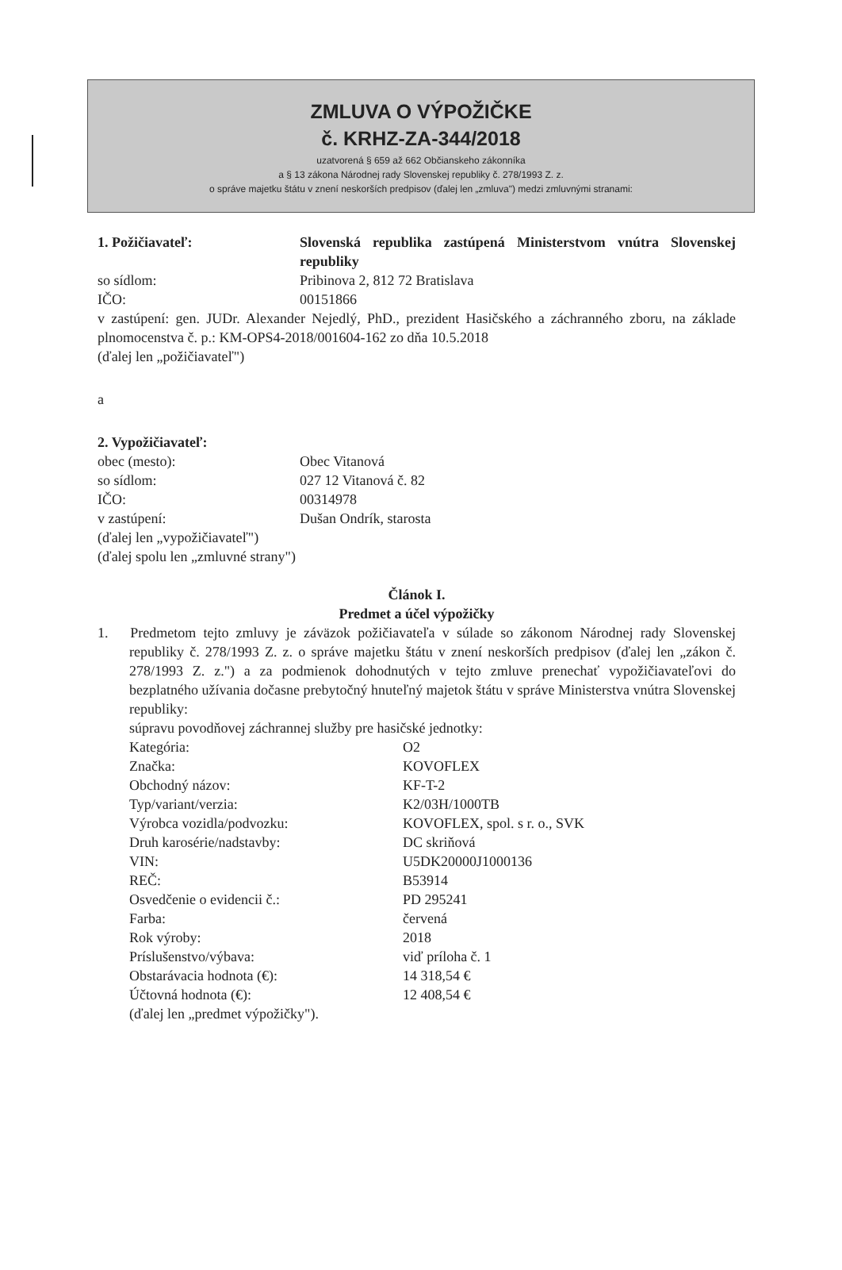ZMLUVA O VÝPOŽIČKE
č. KRHZ-ZA-344/2018
uzatvorená § 659 až 662 Občianskeho zákonníka
a § 13 zákona Národnej rady Slovenskej republiky č. 278/1993 Z. z.
o správe majetku štátu v znení neskorších predpisov (ďalej len „zmluva") medzi zmluvnými stranami:
1. Požičiavateľ: Slovenská republika zastúpená Ministerstvom vnútra Slovenskej republiky
so sídlom: Pribinova 2, 812 72 Bratislava
IČO: 00151866
v zastúpení: gen. JUDr. Alexander Nejedlý, PhD., prezident Hasičského a záchranného zboru, na základe plnomocenstva č. p.: KM-OPS4-2018/001604-162 zo dňa 10.5.2018
(ďalej len „požičiavateľ")
a
2. Vypožičiavateľ:
obec (mesto): Obec Vitanová
so sídlom: 027 12 Vitanová č. 82
IČO: 00314978
v zastúpení: Dušan Ondrík, starosta
(ďalej len „vypožičiavateľ")
(ďalej spolu len „zmluvné strany")
Článok I.
Predmet a účel výpožičky
1. Predmetom tejto zmluvy je záväzok požičiavateľa v súlade so zákonom Národnej rady Slovenskej republiky č. 278/1993 Z. z. o správe majetku štátu v znení neskorších predpisov (ďalej len „zákon č. 278/1993 Z. z.") a za podmienok dohodnutých v tejto zmluve prenechať vypožičiavateľovi do bezplatného užívania dočasne prebytočný hnuteľný majetok štátu v správe Ministerstva vnútra Slovenskej republiky:
súpravu povodňovej záchrannej služby pre hasičské jednotky:
Kategória: O2
Značka: KOVOFLEX
Obchodný názov: KF-T-2
Typ/variant/verzia: K2/03H/1000TB
Výrobca vozidla/podvozku: KOVOFLEX, spol. s r. o., SVK
Druh karosérie/nadstavby: DC skriňová
VIN: U5DK20000J1000136
REČ: B53914
Osvedčenie o evidencii č.: PD 295241
Farba: červená
Rok výroby: 2018
Príslušenstvo/výbava: viď príloha č. 1
Obstarávacia hodnota (€): 14 318,54 €
Účtovná hodnota (€): 12 408,54 €
(ďalej len „predmet výpožičky").